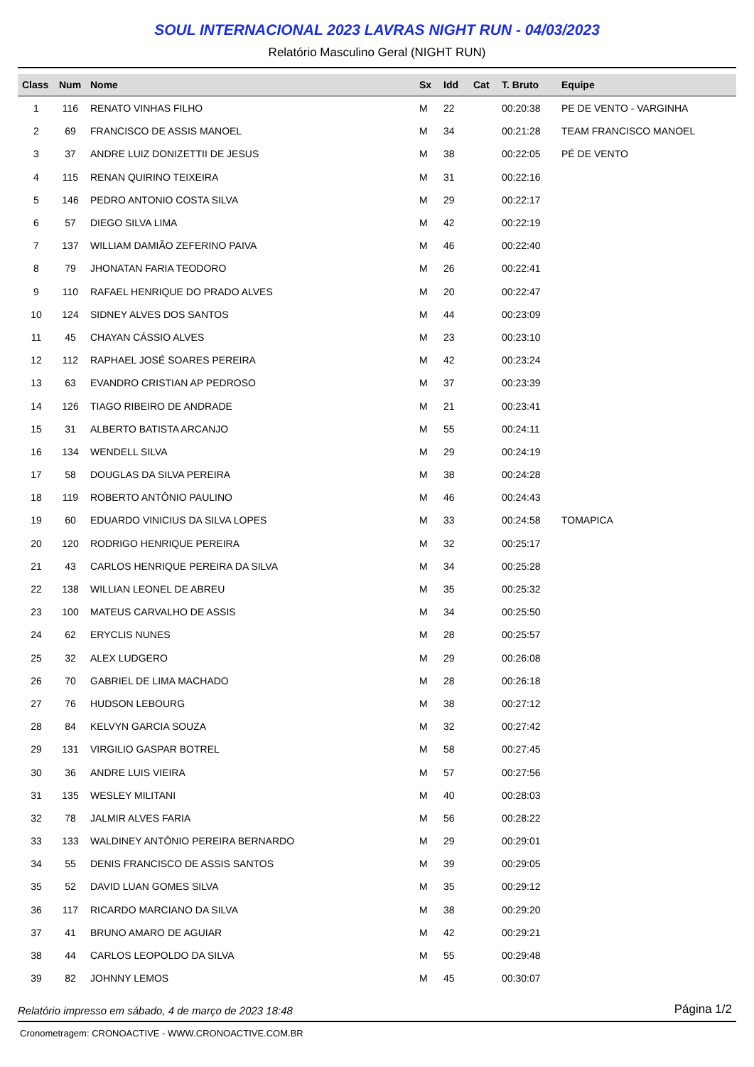SOUL INTERNACIONAL 2023 LAVRAS NIGHT RUN - 04/03/2023
Relatório Masculino Geral (NIGHT RUN)
| Class | Num | Nome | Sx | Idd | Cat | T. Bruto | Equipe |
| --- | --- | --- | --- | --- | --- | --- | --- |
| 1 | 116 | RENATO VINHAS FILHO | M | 22 | | 00:20:38 | PE DE VENTO - VARGINHA |
| 2 | 69 | FRANCISCO DE ASSIS MANOEL | M | 34 | | 00:21:28 | TEAM FRANCISCO MANOEL |
| 3 | 37 | ANDRE LUIZ DONIZETTII DE JESUS | M | 38 | | 00:22:05 | PÉ DE VENTO |
| 4 | 115 | RENAN QUIRINO TEIXEIRA | M | 31 | | 00:22:16 | |
| 5 | 146 | PEDRO ANTONIO COSTA SILVA | M | 29 | | 00:22:17 | |
| 6 | 57 | DIEGO SILVA LIMA | M | 42 | | 00:22:19 | |
| 7 | 137 | WILLIAM DAMIÃO ZEFERINO PAIVA | M | 46 | | 00:22:40 | |
| 8 | 79 | JHONATAN FARIA TEODORO | M | 26 | | 00:22:41 | |
| 9 | 110 | RAFAEL HENRIQUE DO PRADO ALVES | M | 20 | | 00:22:47 | |
| 10 | 124 | SIDNEY ALVES DOS SANTOS | M | 44 | | 00:23:09 | |
| 11 | 45 | CHAYAN CÁSSIO ALVES | M | 23 | | 00:23:10 | |
| 12 | 112 | RAPHAEL JOSÉ SOARES PEREIRA | M | 42 | | 00:23:24 | |
| 13 | 63 | EVANDRO CRISTIAN AP PEDROSO | M | 37 | | 00:23:39 | |
| 14 | 126 | TIAGO RIBEIRO DE ANDRADE | M | 21 | | 00:23:41 | |
| 15 | 31 | ALBERTO BATISTA ARCANJO | M | 55 | | 00:24:11 | |
| 16 | 134 | WENDELL SILVA | M | 29 | | 00:24:19 | |
| 17 | 58 | DOUGLAS DA SILVA PEREIRA | M | 38 | | 00:24:28 | |
| 18 | 119 | ROBERTO ANTÔNIO PAULINO | M | 46 | | 00:24:43 | |
| 19 | 60 | EDUARDO VINICIUS DA SILVA LOPES | M | 33 | | 00:24:58 | TOMAPICA |
| 20 | 120 | RODRIGO HENRIQUE PEREIRA | M | 32 | | 00:25:17 | |
| 21 | 43 | CARLOS HENRIQUE PEREIRA DA SILVA | M | 34 | | 00:25:28 | |
| 22 | 138 | WILLIAN LEONEL DE ABREU | M | 35 | | 00:25:32 | |
| 23 | 100 | MATEUS CARVALHO DE ASSIS | M | 34 | | 00:25:50 | |
| 24 | 62 | ERYCLIS NUNES | M | 28 | | 00:25:57 | |
| 25 | 32 | ALEX LUDGERO | M | 29 | | 00:26:08 | |
| 26 | 70 | GABRIEL DE LIMA MACHADO | M | 28 | | 00:26:18 | |
| 27 | 76 | HUDSON LEBOURG | M | 38 | | 00:27:12 | |
| 28 | 84 | KELVYN GARCIA SOUZA | M | 32 | | 00:27:42 | |
| 29 | 131 | VIRGILIO GASPAR BOTREL | M | 58 | | 00:27:45 | |
| 30 | 36 | ANDRE LUIS VIEIRA | M | 57 | | 00:27:56 | |
| 31 | 135 | WESLEY MILITANI | M | 40 | | 00:28:03 | |
| 32 | 78 | JALMIR ALVES FARIA | M | 56 | | 00:28:22 | |
| 33 | 133 | WALDINEY ANTÔNIO PEREIRA BERNARDO | M | 29 | | 00:29:01 | |
| 34 | 55 | DENIS FRANCISCO DE ASSIS SANTOS | M | 39 | | 00:29:05 | |
| 35 | 52 | DAVID LUAN GOMES SILVA | M | 35 | | 00:29:12 | |
| 36 | 117 | RICARDO MARCIANO DA SILVA | M | 38 | | 00:29:20 | |
| 37 | 41 | BRUNO AMARO DE AGUIAR | M | 42 | | 00:29:21 | |
| 38 | 44 | CARLOS LEOPOLDO DA SILVA | M | 55 | | 00:29:48 | |
| 39 | 82 | JOHNNY LEMOS | M | 45 | | 00:30:07 | |
Relatório impresso em sábado, 4 de março de 2023 18:48 Página 1/2
Cronometragem: CRONOACTIVE - WWW.CRONOACTIVE.COM.BR